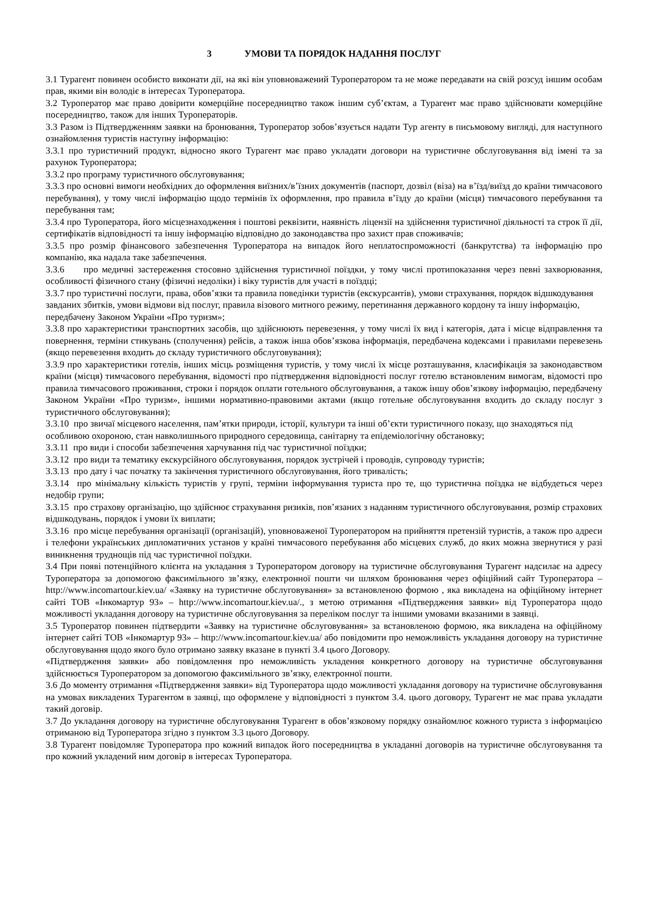3 УМОВИ ТА ПОРЯДОК НАДАННЯ ПОСЛУГ
3.1 Турагент повинен особисто виконати дії, на які він уповноважений Туроператором та не може передавати на свій розсуд іншим особам прав, якими він володіє в інтересах Туроператора.
3.2 Туроператор має право довірити комерційне посередництво також іншим суб’єктам, а Турагент має право здійснювати комерційне посередництво, також для інших Туроператорів.
3.3 Разом із Підтвердженням заявки на бронювання, Туроператор зобов’язується надати Тур агенту в письмовому вигляді, для наступного ознайомлення туристів наступну інформацію:
3.3.1 про туристичний продукт, відносно якого Турагент має право укладати договори на туристичне обслуговування від імені та за рахунок Туроператора;
3.3.2 про програму туристичного обслуговування;
3.3.3 про основні вимоги необхідних до оформлення виїзних/в’їзних документів (паспорт, дозвіл (віза) на в’їзд/виїзд до країни тимчасового перебування), у тому числі інформацію щодо термінів їх оформлення, про правила в’їзду до країни (місця) тимчасового перебування та перебування там;
3.3.4 про Туроператора, його місцезнаходження і поштові реквізити, наявність ліцензії на здійснення туристичної діяльності та строк її дії, сертифікатів відповідності та іншу інформацію відповідно до законодавства про захист прав споживачів;
3.3.5 про розмір фінансового забезпечення Туроператора на випадок його неплатоспроможності (банкрутства) та інформацію про компанію, яка надала таке забезпечення.
3.3.6 про медичні застереження стосовно здійснення туристичної поїздки, у тому числі протипоказання через певні захворювання, особливості фізичного стану (фізичні недоліки) і віку туристів для участі в поїздці;
3.3.7 про туристичні послуги, права, обов’язки та правила поведінки туристів (екскурсантів), умови страхування, порядок відшкодування завданих збитків, умови відмови від послуг, правила візового митного режиму, перетинання державного кордону та іншу інформацію, передбачену Законом України «Про туризм»;
3.3.8 про характеристики транспортних засобів, що здійснюють перевезення, у тому числі їх вид і категорія, дата і місце відправлення та повернення, терміни стикувань (сполучення) рейсів, а також інша обов’язкова інформація, передбачена кодексами і правилами перевезень (якщо перевезення входить до складу туристичного обслуговування);
3.3.9 про характеристики готелів, інших місць розміщення туристів, у тому числі їх місце розташування, класифікація за законодавством країни (місця) тимчасового перебування, відомості про підтвердження відповідності послуг готелю встановленим вимогам, відомості про правила тимчасового проживання, строки і порядок оплати готельного обслуговування, а також іншу обов’язкову інформацію, передбачену Законом України «Про туризм», іншими нормативно-правовими актами (якщо готельне обслуговування входить до складу послуг з туристичного обслуговування);
3.3.10 про звичаї місцевого населення, пам’ятки природи, історії, культури та інші об’єкти туристичного показу, що знаходяться під особливою охороною, стан навколишнього природного середовища, санітарну та епідеміологічну обстановку;
3.3.11 про види і способи забезпечення харчування під час туристичної поїздки;
3.3.12 про види та тематику екскурсійного обслуговування, порядок зустрічей і проводів, супроводу туристів;
3.3.13 про дату і час початку та закінчення туристичного обслуговування, його тривалість;
3.3.14 про мінімальну кількість туристів у групі, терміни інформування туриста про те, що туристична поїздка не відбудеться через недобір групи;
3.3.15 про страхову організацію, що здійснює страхування ризиків, пов’язаних з наданням туристичного обслуговування, розмір страхових відшкодувань, порядок і умови їх виплати;
3.3.16 про місце перебування організації (організацій), уповноваженої Туроператором на прийняття претензій туристів, а також про адреси і телефони українських дипломатичних установ у країні тимчасового перебування або місцевих служб, до яких можна звернутися у разі виникнення труднощів під час туристичної поїздки.
3.4 При появі потенційного клієнта на укладання з Туроператором договору на туристичне обслуговування Турагент надсилає на адресу Туроператора за допомогою факсимільного зв’язку, електронної пошти чи шляхом бронювання через офіційний сайт Туроператора – http://www.incomartour.kiev.ua/ «Заявку на туристичне обслуговування» за встановленою формою , яка викладена на офіційному інтернет сайті ТОВ «Інкомартур 93» – http://www.incomartour.kiev.ua/., з метою отримання «Підтвердження заявки» від Туроператора щодо можливості укладання договору на туристичне обслуговування за переліком послуг та іншими умовами вказаними в заявці.
3.5 Туроператор повинен підтвердити «Заявку на туристичне обслуговування» за встановленою формою, яка викладена на офіційному інтернет сайті ТОВ «Інкомартур 93» – http://www.incomartour.kiev.ua/ або повідомити про неможливість укладання договору на туристичне обслуговування щодо якого було отримано заявку вказане в пункті 3.4 цього Договору.
«Підтвердження заявки» або повідомлення про неможливість укладення конкретного договору на туристичне обслуговування здійснюється Туроператором за допомогою факсимільного зв’язку, електронної пошти.
3.6 До моменту отримання «Підтвердження заявки» від Туроператора щодо можливості укладання договору на туристичне обслуговування на умовах викладених Турагентом в заявці, що оформлене у відповідності з пунктом 3.4. цього договору, Турагент не має права укладати такий договір.
3.7 До укладання договору на туристичне обслуговування Турагент в обов’язковому порядку ознайомлює кожного туриста з інформацією отриманою від Туроператора згідно з пунктом 3.3 цього Договору.
3.8 Турагент повідомляє Туроператора про кожний випадок його посередництва в укладанні договорів на туристичне обслуговування та про кожний укладений ним договір в інтересах Туроператора.